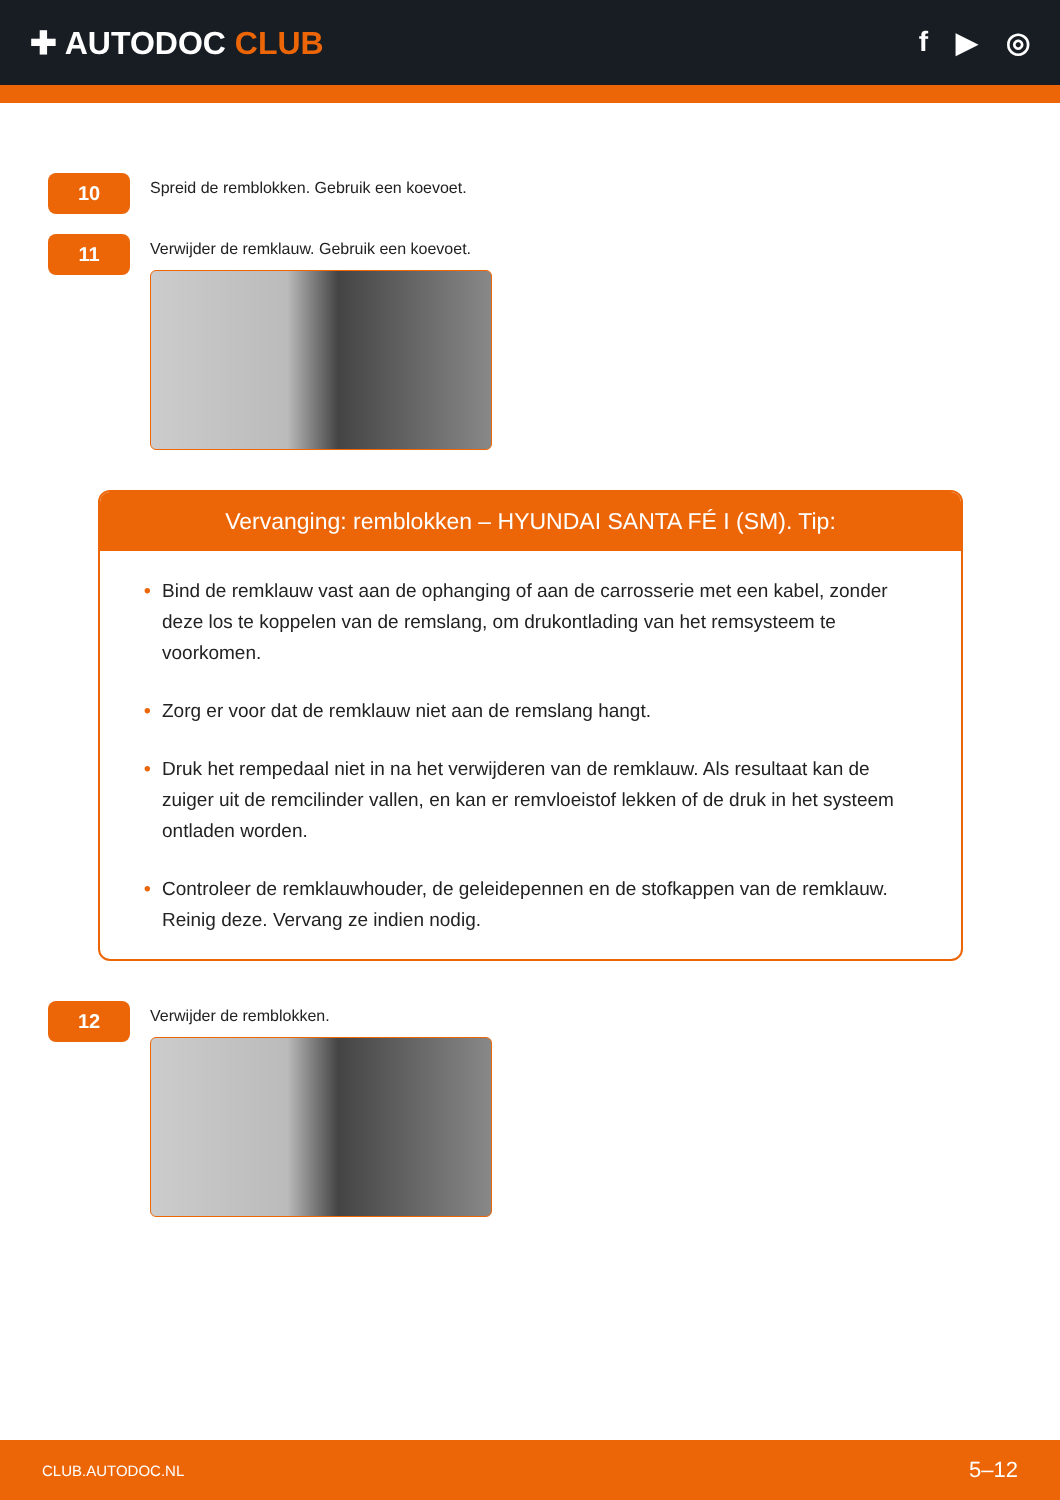✚ AUTODOC CLUB f ▶ ◎
10
Spreid de remblokken. Gebruik een koevoet.
11
Verwijder de remklauw. Gebruik een koevoet.
Vervanging: remblokken – HYUNDAI SANTA FÉ I (SM). Tip:
• Bind de remklauw vast aan de ophanging of aan de carrosserie met een kabel, zonder deze los te koppelen van de remslang, om drukontlading van het remsysteem te voorkomen.
• Zorg er voor dat de remklauw niet aan de remslang hangt.
• Druk het rempedaal niet in na het verwijderen van de remklauw. Als resultaat kan de zuiger uit de remcilinder vallen, en kan er remvloeistof lekken of de druk in het systeem ontladen worden.
• Controleer de remklauwhouder, de geleidepennen en de stofkappen van de remklauw. Reinig deze. Vervang ze indien nodig.
12
Verwijder de remblokken.
CLUB.AUTODOC.NL 5–12